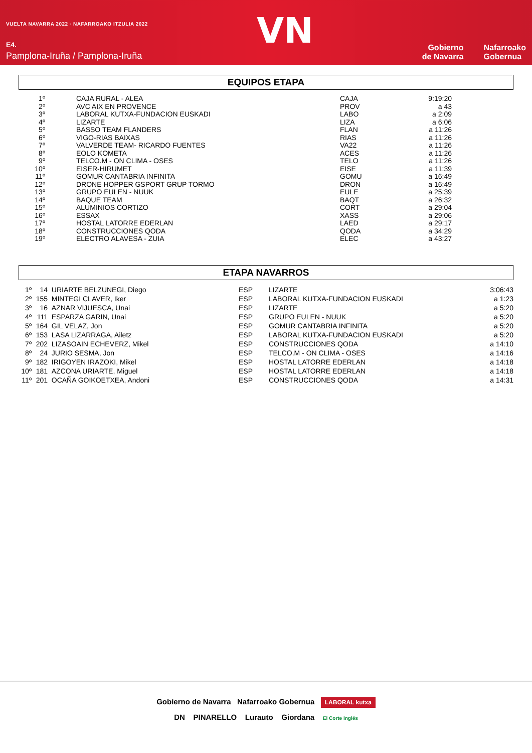VUELTA NAVARRA 2022 · NAFARROAKO ITZULIA 2022
E4.
Pamplona-Iruña / Pamplona-Iruña
VN
Gobierno
de Navarra
Nafarroako
Gobernua
EQUIPOS ETAPA
| 1º | | CAJA RURAL - ALEA | CAJA | 9:19:20 |
| 2º | | AVC AIX EN PROVENCE | PROV | a 43 |
| 3º | | LABORAL KUTXA-FUNDACION EUSKADI | LABO | a 2:09 |
| 4º | | LIZARTE | LIZA | a 6:06 |
| 5º | | BASSO TEAM FLANDERS | FLAN | a 11:26 |
| 6º | | VIGO-RIAS BAIXAS | RIAS | a 11:26 |
| 7º | | VALVERDE TEAM- RICARDO FUENTES | VA22 | a 11:26 |
| 8º | | EOLO KOMETA | ACES | a 11:26 |
| 9º | | TELCO.M - ON CLIMA - OSES | TELO | a 11:26 |
| 10º | | EISER-HIRUMET | EISE | a 11:39 |
| 11º | | GOMUR CANTABRIA INFINITA | GOMU | a 16:49 |
| 12º | | DRONE HOPPER GSPORT GRUP TORMO | DRON | a 16:49 |
| 13º | | GRUPO EULEN - NUUK | EULE | a 25:39 |
| 14º | | BAQUE TEAM | BAQT | a 26:32 |
| 15º | | ALUMINIOS CORTIZO | CORT | a 29:04 |
| 16º | | ESSAX | XASS | a 29:06 |
| 17º | | HOSTAL LATORRE EDERLAN | LAED | a 29:17 |
| 18º | | CONSTRUCCIONES QODA | QODA | a 34:29 |
| 19º | | ELECTRO ALAVESA - ZUIA | ELEC | a 43:27 |
ETAPA NAVARROS
| 1º | 14 | URIARTE BELZUNEGI, Diego | ESP | LIZARTE | 3:06:43 |
| 2º | 155 | MINTEGI CLAVER, Iker | ESP | LABORAL KUTXA-FUNDACION EUSKADI | a 1:23 |
| 3º | 16 | AZNAR VIJUESCA, Unai | ESP | LIZARTE | a 5:20 |
| 4º | 111 | ESPARZA GARIN, Unai | ESP | GRUPO EULEN - NUUK | a 5:20 |
| 5º | 164 | GIL VELAZ, Jon | ESP | GOMUR CANTABRIA INFINITA | a 5:20 |
| 6º | 153 | LASA LIZARRAGA, Ailetz | ESP | LABORAL KUTXA-FUNDACION EUSKADI | a 5:20 |
| 7º | 202 | LIZASOAIN ECHEVERZ, Mikel | ESP | CONSTRUCCIONES QODA | a 14:10 |
| 8º | 24 | JURIO SESMA, Jon | ESP | TELCO.M - ON CLIMA - OSES | a 14:16 |
| 9º | 182 | IRIGOYEN IRAZOKI, Mikel | ESP | HOSTAL LATORRE EDERLAN | a 14:18 |
| 10º | 181 | AZCONA URIARTE, Miguel | ESP | HOSTAL LATORRE EDERLAN | a 14:18 |
| 11º | 201 | OCAÑA GOIKOETXEA, Andoni | ESP | CONSTRUCCIONES QODA | a 14:31 |
Gobierno de Navarra Nafarroako Gobernua LABORAL kutxa
DN PINARELLO Lurauto Giordana El Corte Inglés